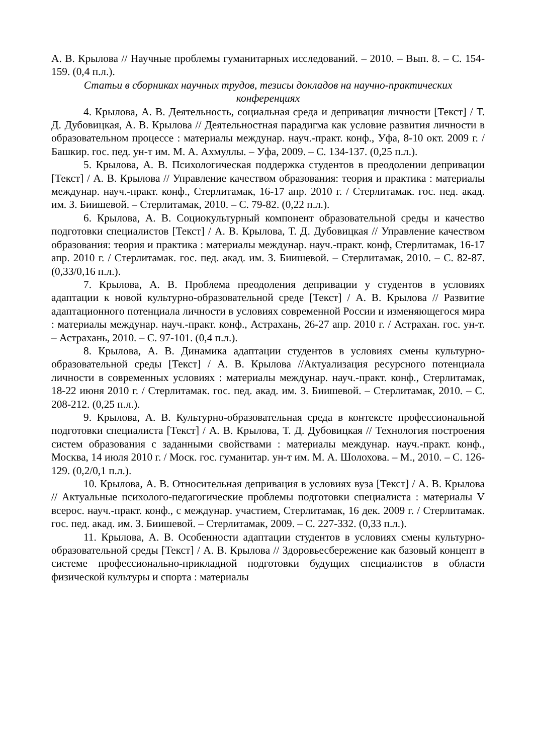А. В. Крылова // Научные проблемы гуманитарных исследований. – 2010. – Вып. 8. – С. 154-159. (0,4 п.л.).
Статьи в сборниках научных трудов, тезисы докладов на научно-практических конференциях
4. Крылова, А. В. Деятельность, социальная среда и депривация личности [Текст] / Т. Д. Дубовицкая, А. В. Крылова // Деятельностная парадигма как условие развития личности в образовательном процессе : материалы междунар. науч.-практ. конф., Уфа, 8-10 окт. 2009 г. / Башкир. гос. пед. ун-т им. М. А. Ахмуллы. – Уфа, 2009. – С. 134-137. (0,25 п.л.).
5. Крылова, А. В. Психологическая поддержка студентов в преодолении депривации [Текст] / А. В. Крылова // Управление качеством образования: теория и практика : материалы междунар. науч.-практ. конф., Стерлитамак, 16-17 апр. 2010 г. / Стерлитамак. гос. пед. акад. им. З. Биишевой. – Стерлитамак, 2010. – С. 79-82. (0,22 п.л.).
6. Крылова, А. В. Социокультурный компонент образовательной среды и качество подготовки специалистов [Текст] / А. В. Крылова, Т. Д. Дубовицкая // Управление качеством образования: теория и практика : материалы междунар. науч.-практ. конф, Стерлитамак, 16-17 апр. 2010 г. / Стерлитамак. гос. пед. акад. им. З. Биишевой. – Стерлитамак, 2010. – С. 82-87. (0,33/0,16 п.л.).
7. Крылова, А. В. Проблема преодоления депривации у студентов в условиях адаптации к новой культурно-образовательной среде [Текст] / А. В. Крылова // Развитие адаптационного потенциала личности в условиях современной России и изменяющегося мира : материалы междунар. науч.-практ. конф., Астрахань, 26-27 апр. 2010 г. / Астрахан. гос. ун-т. – Астрахань, 2010. – С. 97-101. (0,4 п.л.).
8. Крылова, А. В. Динамика адаптации студентов в условиях смены культурно-образовательной среды [Текст] / А. В. Крылова //Актуализация ресурсного потенциала личности в современных условиях : материалы междунар. науч.-практ. конф., Стерлитамак, 18-22 июня 2010 г. / Стерлитамак. гос. пед. акад. им. З. Биишевой. – Стерлитамак, 2010. – С. 208-212. (0,25 п.л.).
9. Крылова, А. В. Культурно-образовательная среда в контексте профессиональной подготовки специалиста [Текст] / А. В. Крылова, Т. Д. Дубовицкая // Технология построения систем образования с заданными свойствами : материалы междунар. науч.-практ. конф., Москва, 14 июля 2010 г. / Моск. гос. гуманитар. ун-т им. М. А. Шолохова. – М., 2010. – С. 126-129. (0,2/0,1 п.л.).
10. Крылова, А. В. Относительная депривация в условиях вуза [Текст] / А. В. Крылова // Актуальные психолого-педагогические проблемы подготовки специалиста : материалы V всерос. науч.-практ. конф., с междунар. участием, Стерлитамак, 16 дек. 2009 г. / Стерлитамак. гос. пед. акад. им. З. Биишевой. – Стерлитамак, 2009. – С. 227-332. (0,33 п.л.).
11. Крылова, А. В. Особенности адаптации студентов в условиях смены культурно-образовательной среды [Текст] / А. В. Крылова // Здоровьесбережение как базовый концепт в системе профессионально-прикладной подготовки будущих специалистов в области физической культуры и спорта : материалы